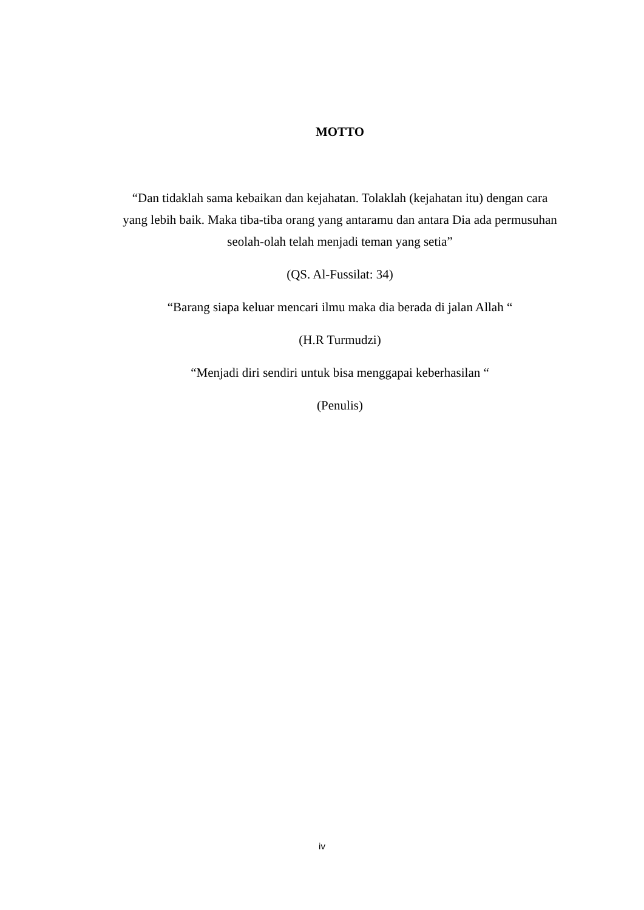MOTTO
“Dan tidaklah sama kebaikan dan kejahatan. Tolaklah (kejahatan itu) dengan cara yang lebih baik. Maka tiba-tiba orang yang antaramu dan antara Dia ada permusuhan seolah-olah telah menjadi teman yang setia”
(QS. Al-Fussilat: 34)
“Barang siapa keluar mencari ilmu maka dia berada di jalan Allah “
(H.R Turmudzi)
“Menjadi diri sendiri untuk bisa menggapai keberhasilan “
(Penulis)
iv